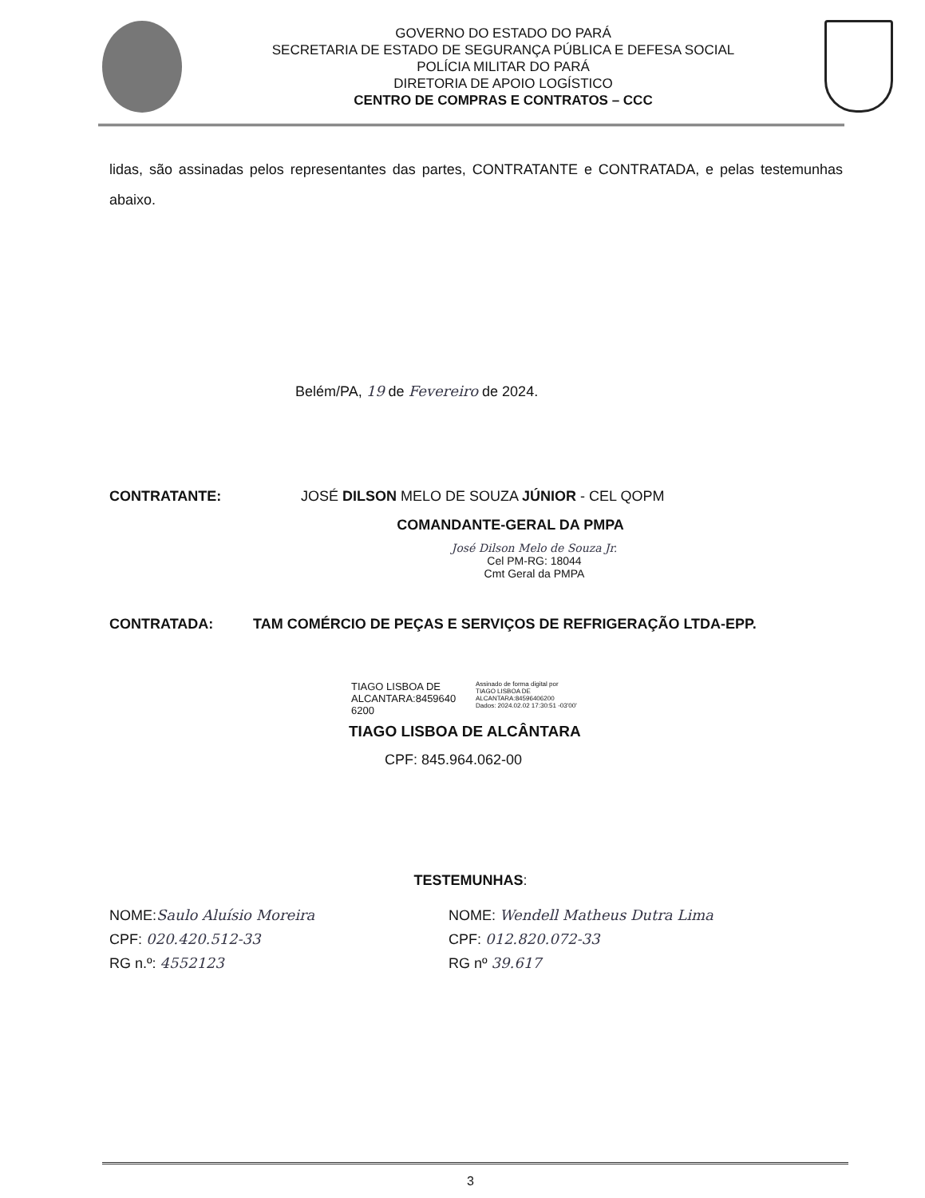GOVERNO DO ESTADO DO PARÁ
SECRETARIA DE ESTADO DE SEGURANÇA PÚBLICA E DEFESA SOCIAL
POLÍCIA MILITAR DO PARÁ
DIRETORIA DE APOIO LOGÍSTICO
CENTRO DE COMPRAS E CONTRATOS – CCC
lidas, são assinadas pelos representantes das partes, CONTRATANTE e CONTRATADA, e pelas testemunhas abaixo.
Belém/PA, 19 de Fevereiro de 2024.
CONTRATANTE: JOSÉ DILSON MELO DE SOUZA JÚNIOR - CEL QOPM
COMANDANTE-GERAL DA PMPA
José Dilson Melo de Souza Jr.
Cel PM-RG: 18044
Cmt Geral da PMPA
CONTRATADA: TAM COMÉRCIO DE PEÇAS E SERVIÇOS DE REFRIGERAÇÃO LTDA-EPP.
TIAGO LISBOA DE ALCANTARA:8459640 6200
Assinado de forma digital por
TIAGO LISBOA DE
ALCANTARA:84596406200
Dados: 2024.02.02 17:30:51 -03'00'
TIAGO LISBOA DE ALCÂNTARA
CPF: 845.964.062-00
TESTEMUNHAS:
NOME:Saulo Aluísio Moreira
CPF: 020.420.512-33
RG n.º: 4552123
NOME: Wendell Matheus Dutra Lima
CPF: 012.820.072-33
RG nº 39.617
3